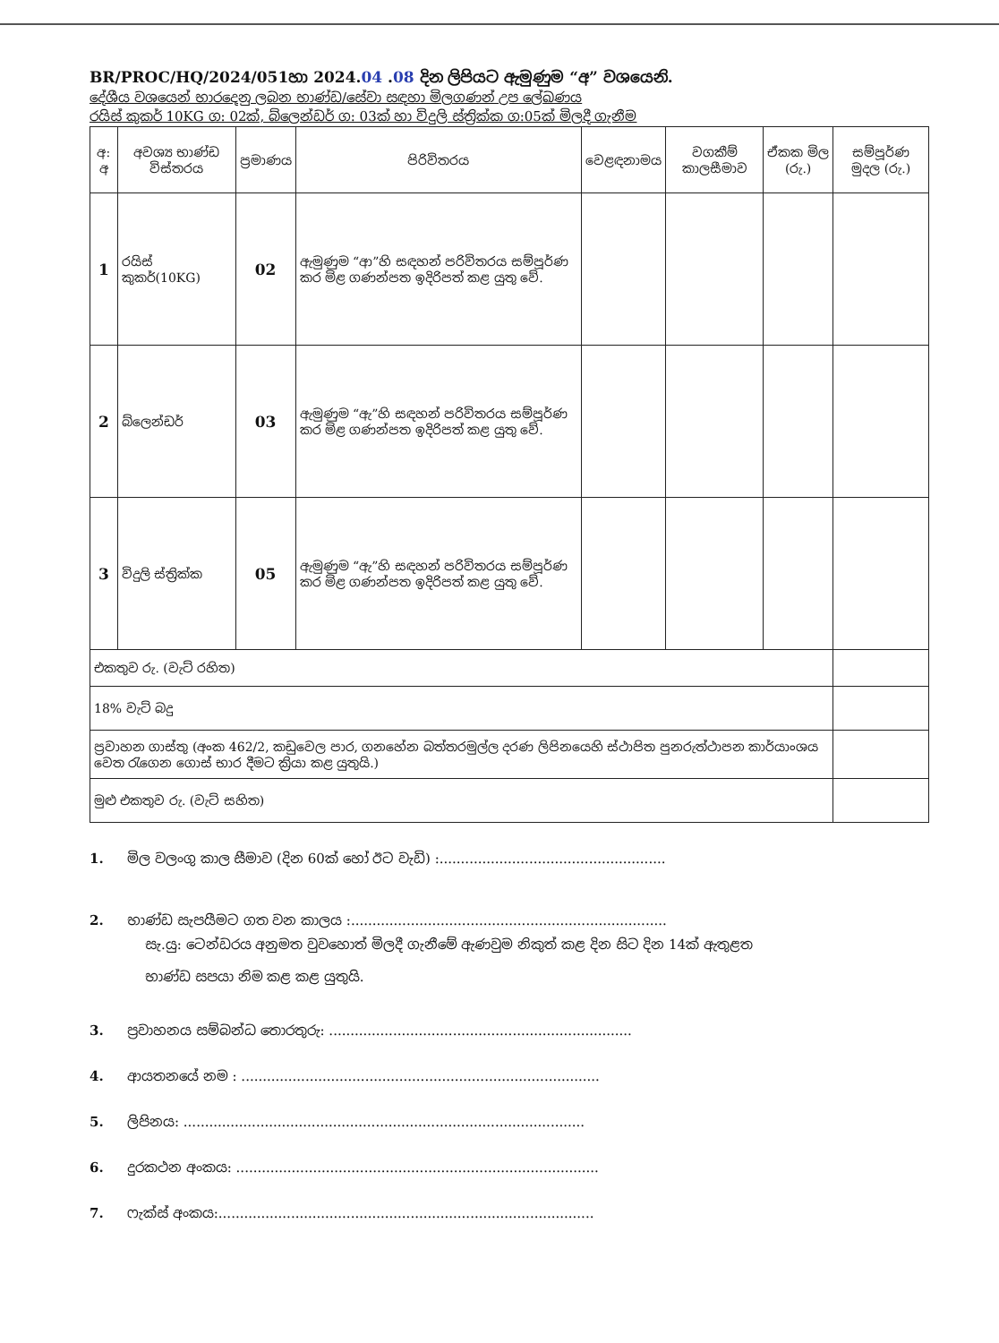BR/PROC/HQ/2024/051හා 2024.04 .08 දින ලිපියට ඇමුණුම “අ” වශයෙනි.
දේශීය වශයෙන් භාරදෙනු ලබන භාණ්ඩ/සේවා සඳහා මිලගණන් උප ලේඛණය
රයිස් කුකර් 10KG ග: 02ක්, බ්ලෙන්ඩර් ග: 03ක් හා විදුලි ස්ත්‍රික්ක ග:05ක් මිලදී ගැනීම
| අ: අ | අවශ්‍ය භාණ්ඩ විස්තරය | ප්‍රමාණය | පිරිවිතරය | වෙළඳනාමය | වගකීම් කාලසීමාව | ඒකක මිල (රු.) | සම්පූර්ණ මුදල (රු.) |
| --- | --- | --- | --- | --- | --- | --- | --- |
| 1 | රයිස් කුකර්(10KG) | 02 | ඇමුණුම “ආ”හි සඳහන් පරිවිතරය සම්පූර්ණ කර මිළ ගණන්පත ඉදිරිපත් කළ යුතු වේ. | | | | |
| 2 | බ්ලෙන්ඩර් | 03 | ඇමුණුම “ඇ”හි සඳහන් පරිවිතරය සම්පූර්ණ කර මිළ ගණන්පත ඉදිරිපත් කළ යුතු වේ. | | | | |
| 3 | විදුලි ස්ත්‍රික්ක | 05 | ඇමුණුම “ඇ”හි සඳහන් පරිවිතරය සම්පූර්ණ කර මිළ ගණන්පත ඉදිරිපත් කළ යුතු වේ. | | | | |
| එකතුව රු. (වැට් රහිත) | | | | | | | |
| 18% වැට් බදු | | | | | | | |
| ප්‍රවාහන ගාස්තු (අංක 462/2, කඩුවෙල පාර, ගනහේන බත්තරමුල්ල දරණ ලිපිනයෙහි ස්ථාපිත පුනරුත්ථාපන කාර්යාංශය වෙත රැගෙන ගොස් භාර දීමට ක්‍රියා කළ යුතුයි.) | | | | | | | |
| මුළු එකතුව රු. (වැට් සහිත) | | | | | | | |
1. මිල වලංගු කාල සීමාව (දින 60ක් හෝ ඊට වැඩි) :.....................................................
2. භාණ්ඩ සැපයීමට ගත වන කාලය :..........................................................................
සැ.යු: ටෙන්ඩරය අනුමත වුවහොත් මිලදී ගැනීමේ ඇණවුම නිකුත් කළ දින සිට දින 14ක් ඇතුළත
භාණ්ඩ සපයා නිම කළ කළ යුතුයි.
3. ප්‍රවාහනය සම්බන්ධ තොරතුරු: .......................................................................
4. ආයතනයේ නම : ....................................................................................
5. ලිපිනය: ..............................................................................................
6. දුරකථන අංකය: .....................................................................................
7. ෆැක්ස් අංකය:........................................................................................